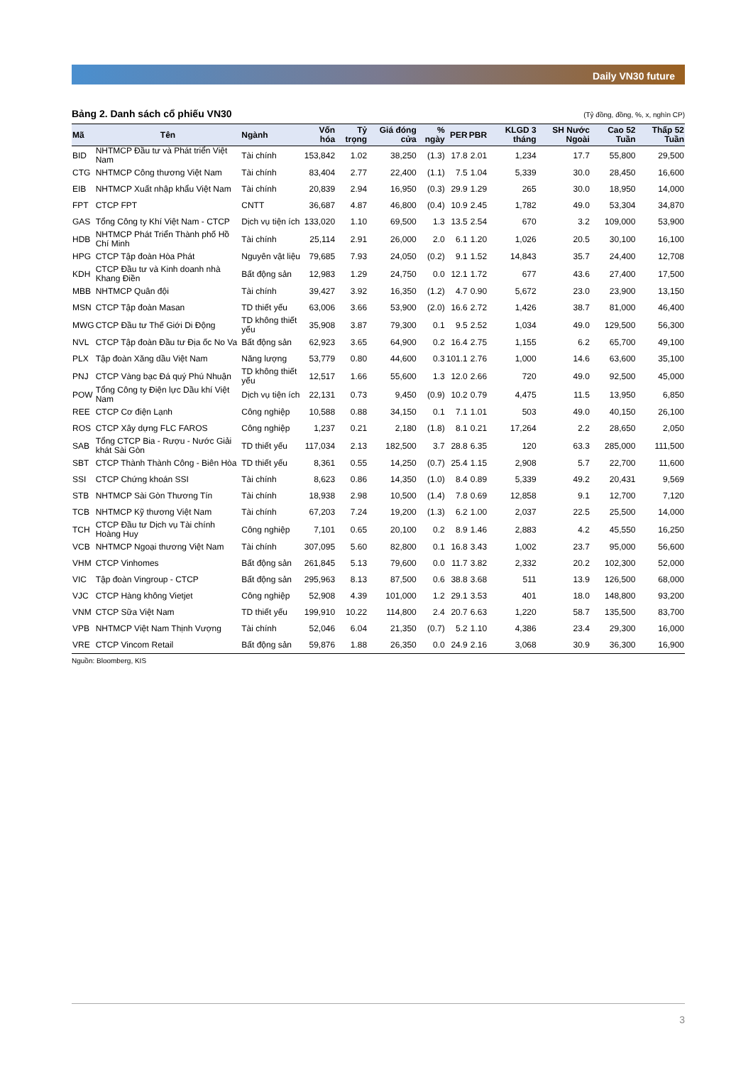Daily VN30 future
Bảng 2. Danh sách cổ phiếu VN30 (Tỷ đồng, đồng, %, x, nghìn CP)
| Mã | Tên | Ngành | Vốn hóa | Tỷ trọng | Giá đóng cửa | % ngày | PER | PBR | KLGD 3 tháng | SH Nước Ngoài | Cao 52 Tuần | Thấp 52 Tuần |
| --- | --- | --- | --- | --- | --- | --- | --- | --- | --- | --- | --- | --- |
| BID | NHTMCP Đầu tư và Phát triển Việt Nam | Tài chính | 153,842 | 1.02 | 38,250 | (1.3) | 17.8 | 2.01 | 1,234 | 17.7 | 55,800 | 29,500 |
| CTG | NHTMCP Công thương Việt Nam | Tài chính | 83,404 | 2.77 | 22,400 | (1.1) | 7.5 | 1.04 | 5,339 | 30.0 | 28,450 | 16,600 |
| EIB | NHTMCP Xuất nhập khẩu Việt Nam | Tài chính | 20,839 | 2.94 | 16,950 | (0.3) | 29.9 | 1.29 | 265 | 30.0 | 18,950 | 14,000 |
| FPT | CTCP FPT | CNTT | 36,687 | 4.87 | 46,800 | (0.4) | 10.9 | 2.45 | 1,782 | 49.0 | 53,304 | 34,870 |
| GAS | Tổng Công ty Khí Việt Nam - CTCP | Dịch vụ tiện ích | 133,020 | 1.10 | 69,500 | 1.3 | 13.5 | 2.54 | 670 | 3.2 | 109,000 | 53,900 |
| HDB | NHTMCP Phát Triển Thành phố Hồ Chí Minh | Tài chính | 25,114 | 2.91 | 26,000 | 2.0 | 6.1 | 1.20 | 1,026 | 20.5 | 30,100 | 16,100 |
| HPG | CTCP Tập đoàn Hòa Phát | Nguyên vật liệu | 79,685 | 7.93 | 24,050 | (0.2) | 9.1 | 1.52 | 14,843 | 35.7 | 24,400 | 12,708 |
| KDH | CTCP Đầu tư và Kinh doanh nhà Khang Điền | Bất động sản | 12,983 | 1.29 | 24,750 | 0.0 | 12.1 | 1.72 | 677 | 43.6 | 27,400 | 17,500 |
| MBB | NHTMCP Quân đội | Tài chính | 39,427 | 3.92 | 16,350 | (1.2) | 4.7 | 0.90 | 5,672 | 23.0 | 23,900 | 13,150 |
| MSN | CTCP Tập đoàn Masan | TD thiết yếu | 63,006 | 3.66 | 53,900 | (2.0) | 16.6 | 2.72 | 1,426 | 38.7 | 81,000 | 46,400 |
| MWG | CTCP Đầu tư Thế Giới Di Động | TD không thiết yếu | 35,908 | 3.87 | 79,300 | 0.1 | 9.5 | 2.52 | 1,034 | 49.0 | 129,500 | 56,300 |
| NVL | CTCP Tập đoàn Đầu tư Địa ốc No Va | Bất động sản | 62,923 | 3.65 | 64,900 | 0.2 | 16.4 | 2.75 | 1,155 | 6.2 | 65,700 | 49,100 |
| PLX | Tập đoàn Xăng dầu Việt Nam | Năng lượng | 53,779 | 0.80 | 44,600 | 0.3 | 101.1 | 2.76 | 1,000 | 14.6 | 63,600 | 35,100 |
| PNJ | CTCP Vàng bạc Đá quý Phú Nhuận | TD không thiết yếu | 12,517 | 1.66 | 55,600 | 1.3 | 12.0 | 2.66 | 720 | 49.0 | 92,500 | 45,000 |
| POW | Tổng Công ty Điện lực Dầu khí Việt Nam | Dịch vụ tiện ích | 22,131 | 0.73 | 9,450 | (0.9) | 10.2 | 0.79 | 4,475 | 11.5 | 13,950 | 6,850 |
| REE | CTCP Cơ điện Lạnh | Công nghiệp | 10,588 | 0.88 | 34,150 | 0.1 | 7.1 | 1.01 | 503 | 49.0 | 40,150 | 26,100 |
| ROS | CTCP Xây dựng FLC FAROS | Công nghiệp | 1,237 | 0.21 | 2,180 | (1.8) | 8.1 | 0.21 | 17,264 | 2.2 | 28,650 | 2,050 |
| SAB | Tổng CTCP Bia - Rượu - Nước Giải khát Sài Gòn | TD thiết yếu | 117,034 | 2.13 | 182,500 | 3.7 | 28.8 | 6.35 | 120 | 63.3 | 285,000 | 111,500 |
| SBT | CTCP Thành Thành Công - Biên Hòa | TD thiết yếu | 8,361 | 0.55 | 14,250 | (0.7) | 25.4 | 1.15 | 2,908 | 5.7 | 22,700 | 11,600 |
| SSI | CTCP Chứng khoán SSI | Tài chính | 8,623 | 0.86 | 14,350 | (1.0) | 8.4 | 0.89 | 5,339 | 49.2 | 20,431 | 9,569 |
| STB | NHTMCP Sài Gòn Thương Tín | Tài chính | 18,938 | 2.98 | 10,500 | (1.4) | 7.8 | 0.69 | 12,858 | 9.1 | 12,700 | 7,120 |
| TCB | NHTMCP Kỹ thương Việt Nam | Tài chính | 67,203 | 7.24 | 19,200 | (1.3) | 6.2 | 1.00 | 2,037 | 22.5 | 25,500 | 14,000 |
| TCH | CTCP Đầu tư Dịch vụ Tài chính Hoàng Huy | Công nghiệp | 7,101 | 0.65 | 20,100 | 0.2 | 8.9 | 1.46 | 2,883 | 4.2 | 45,550 | 16,250 |
| VCB | NHTMCP Ngoại thương Việt Nam | Tài chính | 307,095 | 5.60 | 82,800 | 0.1 | 16.8 | 3.43 | 1,002 | 23.7 | 95,000 | 56,600 |
| VHM | CTCP Vinhomes | Bất động sản | 261,845 | 5.13 | 79,600 | 0.0 | 11.7 | 3.82 | 2,332 | 20.2 | 102,300 | 52,000 |
| VIC | Tập đoàn Vingroup - CTCP | Bất động sản | 295,963 | 8.13 | 87,500 | 0.6 | 38.8 | 3.68 | 511 | 13.9 | 126,500 | 68,000 |
| VJC | CTCP Hàng không Vietjet | Công nghiệp | 52,908 | 4.39 | 101,000 | 1.2 | 29.1 | 3.53 | 401 | 18.0 | 148,800 | 93,200 |
| VNM | CTCP Sữa Việt Nam | TD thiết yếu | 199,910 | 10.22 | 114,800 | 2.4 | 20.7 | 6.63 | 1,220 | 58.7 | 135,500 | 83,700 |
| VPB | NHTMCP Việt Nam Thịnh Vượng | Tài chính | 52,046 | 6.04 | 21,350 | (0.7) | 5.2 | 1.10 | 4,386 | 23.4 | 29,300 | 16,000 |
| VRE | CTCP Vincom Retail | Bất động sản | 59,876 | 1.88 | 26,350 | 0.0 | 24.9 | 2.16 | 3,068 | 30.9 | 36,300 | 16,900 |
Nguồn: Bloomberg, KIS
3